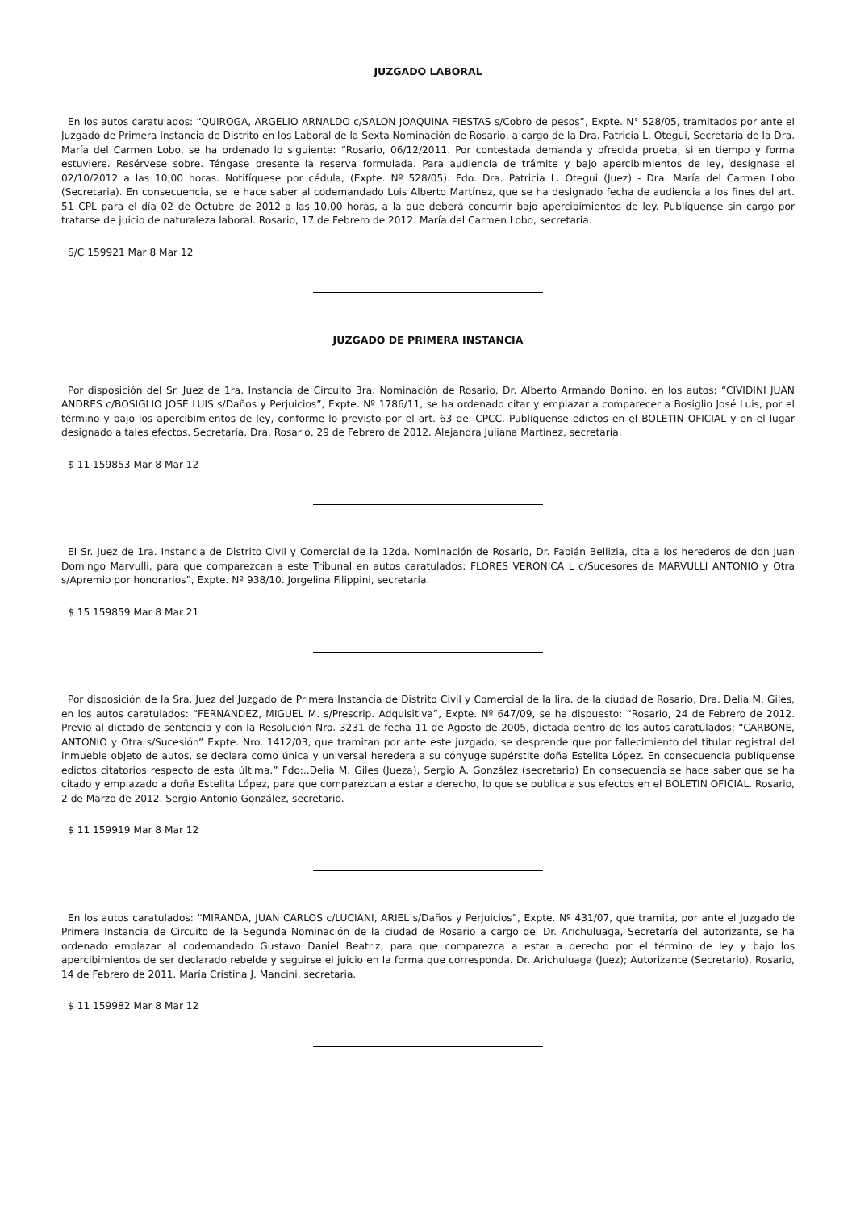JUZGADO LABORAL
En los autos caratulados: “QUIROGA, ARGELIO ARNALDO c/SALON JOAQUINA FIESTAS s/Cobro de pesos”, Expte. N° 528/05, tramitados por ante el Juzgado de Primera Instancia de Distrito en los Laboral de la Sexta Nominación de Rosario, a cargo de la Dra. Patricia L. Otegui, Secretaría de la Dra. María del Carmen Lobo, se ha ordenado lo siguiente: “Rosario, 06/12/2011. Por contestada demanda y ofrecida prueba, si en tiempo y forma estuviere. Resérvese sobre. Téngase presente la reserva formulada. Para audiencia de trámite y bajo apercibimientos de ley, desígnase el 02/10/2012 a las 10,00 horas. Notifíquese por cédula, (Expte. Nº 528/05). Fdo. Dra. Patricia L. Otegui (Juez) - Dra. María del Carmen Lobo (Secretaria). En consecuencia, se le hace saber al codemandado Luis Alberto Martínez, que se ha designado fecha de audiencia a los fines del art. 51 CPL para el día 02 de Octubre de 2012 a las 10,00 horas, a la que deberá concurrir bajo apercibimientos de ley. Publíquense sin cargo por tratarse de juicio de naturaleza laboral. Rosario, 17 de Febrero de 2012. María del Carmen Lobo, secretaria.
S/C 159921 Mar 8 Mar 12
JUZGADO DE PRIMERA INSTANCIA
Por disposición del Sr. Juez de 1ra. Instancia de Circuito 3ra. Nominación de Rosario, Dr. Alberto Armando Bonino, en los autos: “CIVIDINI JUAN ANDRES c/BOSIGLIO JOSÉ LUIS s/Daños y Perjuicios”, Expte. Nº 1786/11, se ha ordenado citar y emplazar a comparecer a Bosiglio José Luis, por el término y bajo los apercibimientos de ley, conforme lo previsto por el art. 63 del CPCC. Publíquense edictos en el BOLETIN OFICIAL y en el lugar designado a tales efectos. Secretaría, Dra. Rosario, 29 de Febrero de 2012. Alejandra Juliana Martínez, secretaria.
$ 11 159853 Mar 8 Mar 12
El Sr. Juez de 1ra. Instancia de Distrito Civil y Comercial de la 12da. Nominación de Rosario, Dr. Fabián Bellizia, cita a los herederos de don Juan Domingo Marvulli, para que comparezcan a este Tribunal en autos caratulados: FLORES VERÓNICA L c/Sucesores de MARVULLI ANTONIO y Otra s/Apremio por honorarios”, Expte. Nº 938/10. Jorgelina Filippini, secretaria.
$ 15 159859 Mar 8 Mar 21
Por disposición de la Sra. Juez del Juzgado de Primera Instancia de Distrito Civil y Comercial de la lira. de la ciudad de Rosario, Dra. Delia M. Giles, en los autos caratulados: “FERNANDEZ, MIGUEL M. s/Prescrip. Adquisitiva”, Expte. Nº 647/09, se ha dispuesto: “Rosario, 24 de Febrero de 2012. Previo al dictado de sentencia y con la Resolución Nro. 3231 de fecha 11 de Agosto de 2005, dictada dentro de los autos caratulados: “CARBONE, ANTONIO y Otra s/Sucesión” Expte. Nro. 1412/03, que tramitan por ante este juzgado, se desprende que por fallecimiento del titular registral del inmueble objeto de autos, se declara como única y universal heredera a su cónyuge supérstite doña Estelita López. En consecuencia publíquense edictos citatorios respecto de esta última.” Fdo:..Delia M. Giles (Jueza), Sergio A. González (secretario) En consecuencia se hace saber que se ha citado y emplazado a doña Estelita López, para que comparezcan a estar a derecho, lo que se publica a sus efectos en el BOLETIN OFICIAL. Rosario, 2 de Marzo de 2012. Sergio Antonio González, secretario.
$ 11 159919 Mar 8 Mar 12
En los autos caratulados: “MIRANDA, JUAN CARLOS c/LUCIANI, ARIEL s/Daños y Perjuicios”, Expte. Nº 431/07, que tramita, por ante el Juzgado de Primera Instancia de Circuito de la Segunda Nominación de la ciudad de Rosario a cargo del Dr. Arichuluaga, Secretaría del autorizante, se ha ordenado emplazar al codemandado Gustavo Daniel Beatriz, para que comparezca a estar a derecho por el término de ley y bajo los apercibimientos de ser declarado rebelde y seguirse el juicio en la forma que corresponda. Dr. Arichuluaga (Juez); Autorizante (Secretario). Rosario, 14 de Febrero de 2011. María Cristina J. Mancini, secretaria.
$ 11 159982 Mar 8 Mar 12